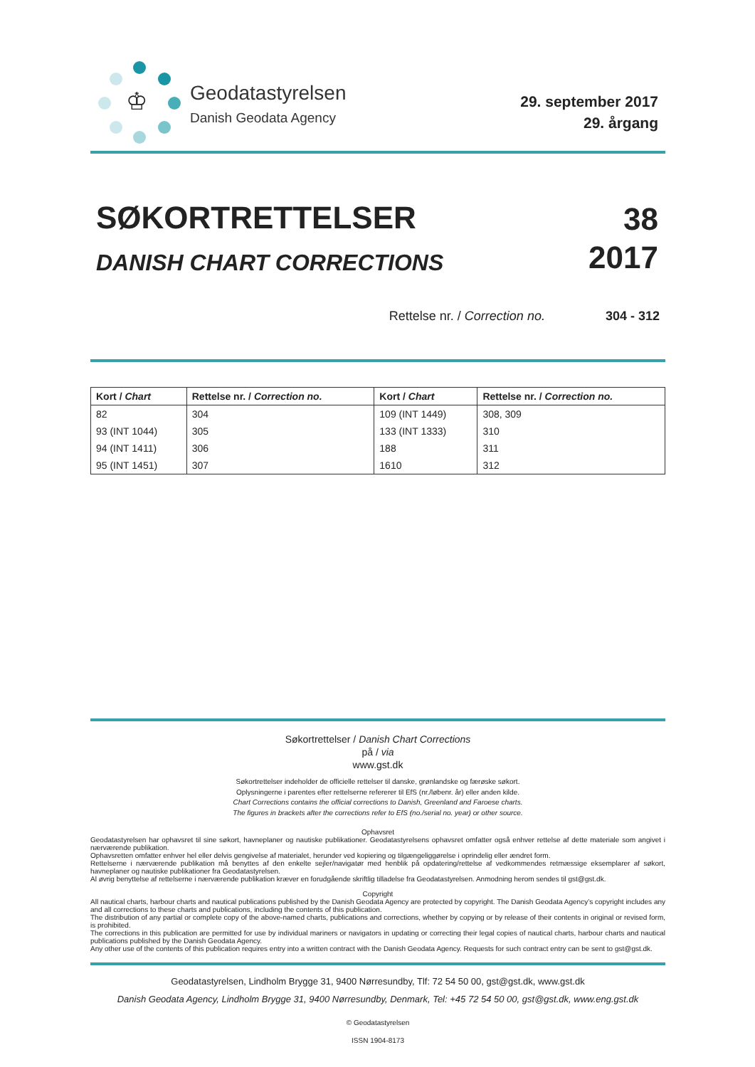♔
Geodatastyrelsen
Danish Geodata Agency
29. september 2017
29. årgang
SØKORTRETTELSER
DANISH CHART CORRECTIONS
38
2017
Rettelse nr. / Correction no. 304 - 312
| Kort / Chart | Rettelse nr. / Correction no. | Kort / Chart | Rettelse nr. / Correction no. |
| --- | --- | --- | --- |
| 82 | 304 | 109 (INT 1449) | 308, 309 |
| 93 (INT 1044) | 305 | 133 (INT 1333) | 310 |
| 94 (INT 1411) | 306 | 188 | 311 |
| 95 (INT 1451) | 307 | 1610 | 312 |
Søkortrettelser / Danish Chart Corrections
på / via
www.gst.dk
Søkortrettelser indeholder de officielle rettelser til danske, grønlandske og færøske søkort.
Oplysningerne i parentes efter rettelserne refererer til EfS (nr./løbenr. år) eller anden kilde.
Chart Corrections contains the official corrections to Danish, Greenland and Faroese charts.
The figures in brackets after the corrections refer to EfS (no./serial no. year) or other source.
Ophavsret
Geodatastyrelsen har ophavsret til sine søkort, havneplaner og nautiske publikationer. Geodatastyrelsens ophavsret omfatter også enhver rettelse af dette materiale som angivet i nærværende publikation.
Ophavsretten omfatter enhver hel eller delvis gengivelse af materialet, herunder ved kopiering og tilgængeliggørelse i oprindelig eller ændret form.
Rettelserne i nærværende publikation må benyttes af den enkelte sejler/navigatør med henblik på opdatering/rettelse af vedkommendes retmæssige eksemplarer af søkort, havneplaner og nautiske publikationer fra Geodatastyrelsen.
Al øvrig benyttelse af rettelserne i nærværende publikation kræver en forudgående skriftlig tilladelse fra Geodatastyrelsen. Anmodning herom sendes til gst@gst.dk.
Copyright
All nautical charts, harbour charts and nautical publications published by the Danish Geodata Agency are protected by copyright. The Danish Geodata Agency’s copyright includes any and all corrections to these charts and publications, including the contents of this publication.
The distribution of any partial or complete copy of the above-named charts, publications and corrections, whether by copying or by release of their contents in original or revised form, is prohibited.
The corrections in this publication are permitted for use by individual mariners or navigators in updating or correcting their legal copies of nautical charts, harbour charts and nautical publications published by the Danish Geodata Agency.
Any other use of the contents of this publication requires entry into a written contract with the Danish Geodata Agency. Requests for such contract entry can be sent to gst@gst.dk.
Geodatastyrelsen, Lindholm Brygge 31, 9400 Nørresundby, Tlf: 72 54 50 00, gst@gst.dk, www.gst.dk
Danish Geodata Agency, Lindholm Brygge 31, 9400 Nørresundby, Denmark, Tel: +45 72 54 50 00, gst@gst.dk, www.eng.gst.dk
© Geodatastyrelsen
ISSN 1904-8173